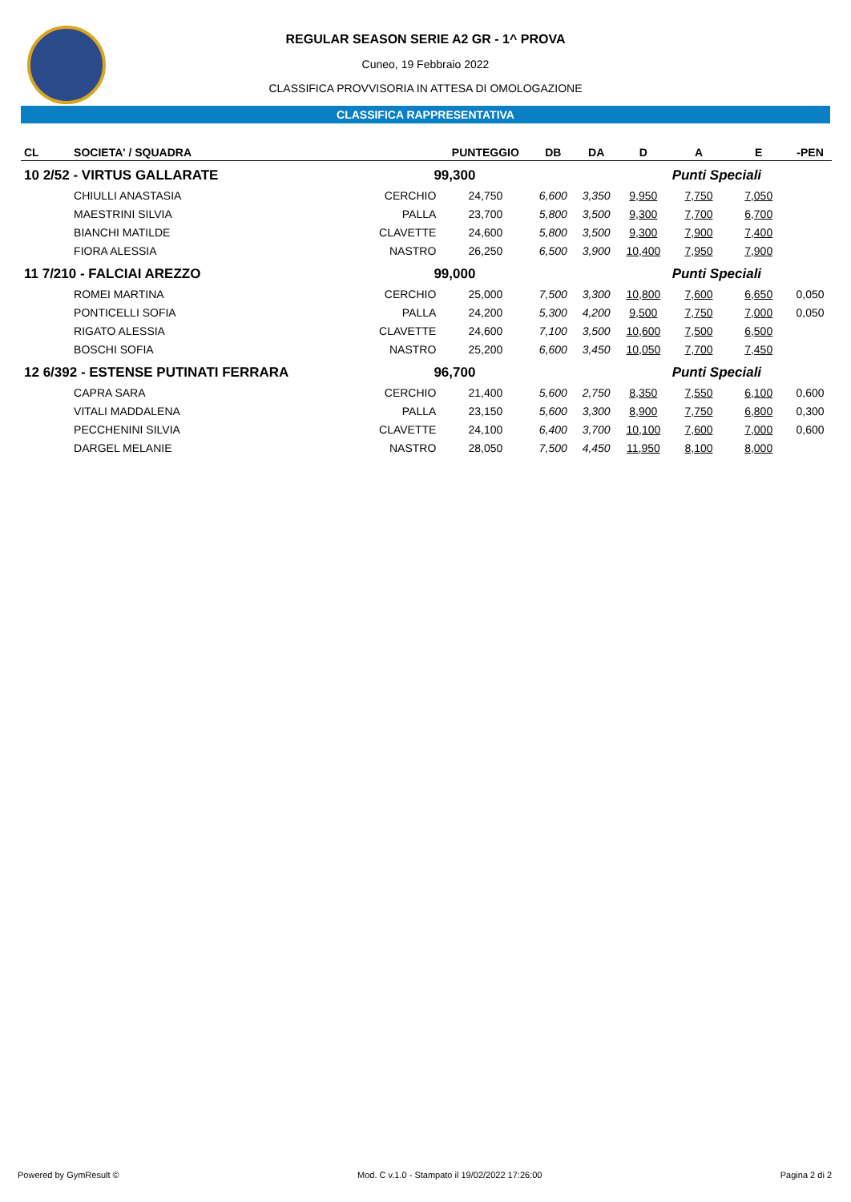REGULAR SEASON SERIE A2 GR - 1^ PROVA
Cuneo, 19 Febbraio 2022
CLASSIFICA PROVVISORIA IN ATTESA DI OMOLOGAZIONE
CLASSIFICA RAPPRESENTATIVA
| CL | SOCIETA' / SQUADRA | | PUNTEGGIO | DB | DA | D | A | E | -PEN |
| --- | --- | --- | --- | --- | --- | --- | --- | --- | --- |
| 10 2/52 - VIRTUS GALLARATE | | 99,300 | | | | | Punti Speciali | | |
| | CHIULLI ANASTASIA | CERCHIO | 24,750 | 6,600 | 3,350 | 9,950 | 7,750 | 7,050 | |
| | MAESTRINI SILVIA | PALLA | 23,700 | 5,800 | 3,500 | 9,300 | 7,700 | 6,700 | |
| | BIANCHI MATILDE | CLAVETTE | 24,600 | 5,800 | 3,500 | 9,300 | 7,900 | 7,400 | |
| | FIORA ALESSIA | NASTRO | 26,250 | 6,500 | 3,900 | 10,400 | 7,950 | 7,900 | |
| 11 7/210 - FALCIAI AREZZO | | 99,000 | | | | | Punti Speciali | | |
| | ROMEI MARTINA | CERCHIO | 25,000 | 7,500 | 3,300 | 10,800 | 7,600 | 6,650 | 0,050 |
| | PONTICELLI SOFIA | PALLA | 24,200 | 5,300 | 4,200 | 9,500 | 7,750 | 7,000 | 0,050 |
| | RIGATO ALESSIA | CLAVETTE | 24,600 | 7,100 | 3,500 | 10,600 | 7,500 | 6,500 | |
| | BOSCHI SOFIA | NASTRO | 25,200 | 6,600 | 3,450 | 10,050 | 7,700 | 7,450 | |
| 12 6/392 - ESTENSE PUTINATI FERRARA | | 96,700 | | | | | Punti Speciali | | |
| | CAPRA SARA | CERCHIO | 21,400 | 5,600 | 2,750 | 8,350 | 7,550 | 6,100 | 0,600 |
| | VITALI MADDALENA | PALLA | 23,150 | 5,600 | 3,300 | 8,900 | 7,750 | 6,800 | 0,300 |
| | PECCHENINI SILVIA | CLAVETTE | 24,100 | 6,400 | 3,700 | 10,100 | 7,600 | 7,000 | 0,600 |
| | DARGEL MELANIE | NASTRO | 28,050 | 7,500 | 4,450 | 11,950 | 8,100 | 8,000 | |
Powered by GymResult © Mod. C v.1.0 - Stampato il 19/02/2022 17:26:00 Pagina 2 di 2